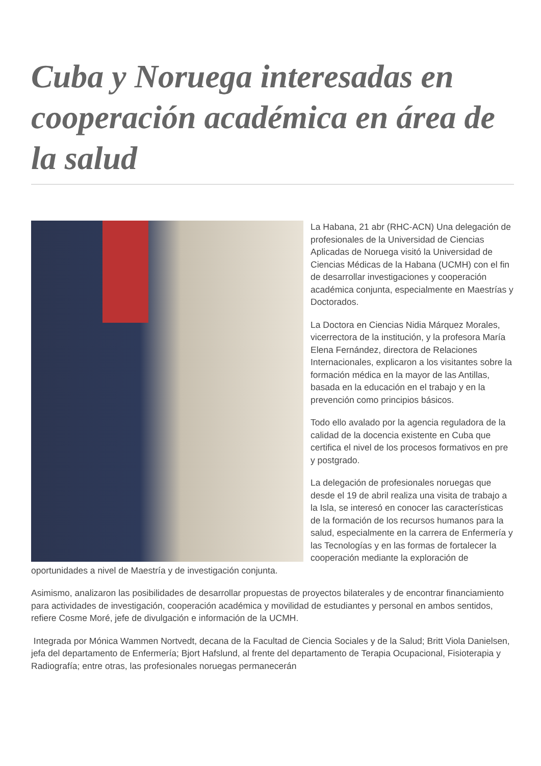Cuba y Noruega interesadas en cooperación académica en área de la salud
La Habana, 21 abr (RHC-ACN) Una delegación de profesionales de la Universidad de Ciencias Aplicadas de Noruega visitó la Universidad de Ciencias Médicas de la Habana (UCMH) con el fin de desarrollar investigaciones y cooperación académica conjunta, especialmente en Maestrías y Doctorados.
La Doctora en Ciencias Nidia Márquez Morales, vicerrectora de la institución, y la profesora María Elena Fernández, directora de Relaciones Internacionales, explicaron a los visitantes sobre la formación médica en la mayor de las Antillas, basada en la educación en el trabajo y en la prevención como principios básicos.
Todo ello avalado por la agencia reguladora de la calidad de la docencia existente en Cuba que certifica el nivel de los procesos formativos en pre y postgrado.
La delegación de profesionales noruegas que desde el 19 de abril realiza una visita de trabajo a la Isla, se interesó en conocer las características de la formación de los recursos humanos para la salud, especialmente en la carrera de Enfermería y las Tecnologías y en las formas de fortalecer la cooperación mediante la exploración de oportunidades a nivel de Maestría y de investigación conjunta.
Asimismo, analizaron las posibilidades de desarrollar propuestas de proyectos bilaterales y de encontrar financiamiento para actividades de investigación, cooperación académica y movilidad de estudiantes y personal en ambos sentidos, refiere Cosme Moré, jefe de divulgación e información de la UCMH.
Integrada por Mónica Wammen Nortvedt, decana de la Facultad de Ciencia Sociales y de la Salud; Britt Viola Danielsen, jefa del departamento de Enfermería; Bjort Hafslund, al frente del departamento de Terapia Ocupacional, Fisioterapia y Radiografía; entre otras, las profesionales noruegas permanecerán